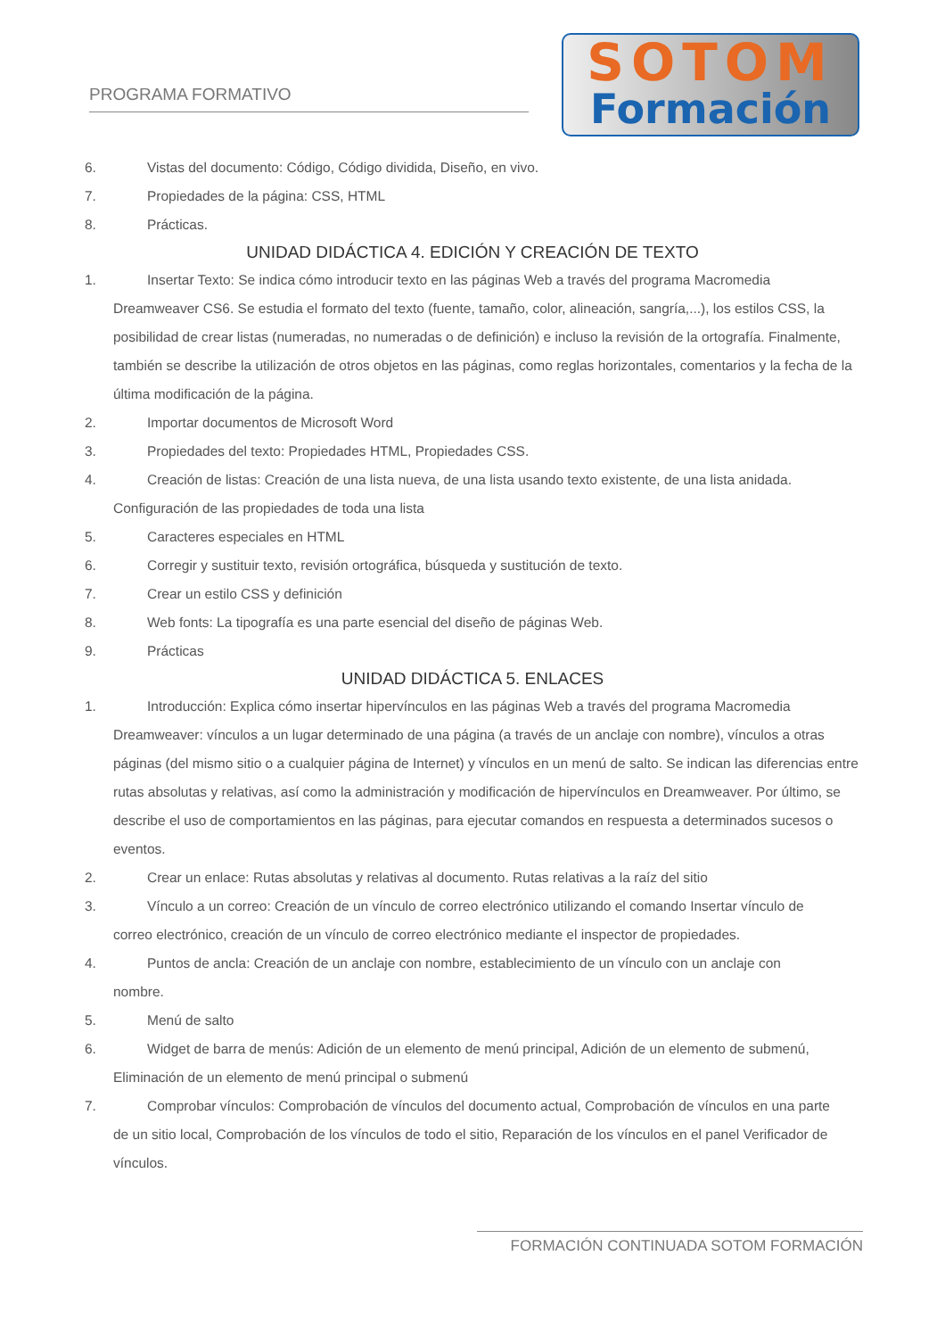PROGRAMA FORMATIVO
SOTOM
Formación
6. Vistas del documento: Código, Código dividida, Diseño, en vivo.
7. Propiedades de la página: CSS, HTML
8. Prácticas.
UNIDAD DIDÁCTICA 4. EDICIÓN Y CREACIÓN DE TEXTO
1. Insertar Texto: Se indica cómo introducir texto en las páginas Web a través del programa Macromedia
Dreamweaver CS6. Se estudia el formato del texto (fuente, tamaño, color, alineación, sangría,...), los estilos CSS, la posibilidad de crear listas (numeradas, no numeradas o de definición) e incluso la revisión de la ortografía. Finalmente, también se describe la utilización de otros objetos en las páginas, como reglas horizontales, comentarios y la fecha de la última modificación de la página.
2. Importar documentos de Microsoft Word
3. Propiedades del texto: Propiedades HTML, Propiedades CSS.
4. Creación de listas: Creación de una lista nueva, de una lista usando texto existente, de una lista anidada.
Configuración de las propiedades de toda una lista
5. Caracteres especiales en HTML
6. Corregir y sustituir texto, revisión ortográfica, búsqueda y sustitución de texto.
7. Crear un estilo CSS y definición
8. Web fonts: La tipografía es una parte esencial del diseño de páginas Web.
9. Prácticas
UNIDAD DIDÁCTICA 5. ENLACES
1. Introducción: Explica cómo insertar hipervínculos en las páginas Web a través del programa Macromedia
Dreamweaver: vínculos a un lugar determinado de una página (a través de un anclaje con nombre), vínculos a otras páginas (del mismo sitio o a cualquier página de Internet) y vínculos en un menú de salto. Se indican las diferencias entre rutas absolutas y relativas, así como la administración y modificación de hipervínculos en Dreamweaver. Por último, se describe el uso de comportamientos en las páginas, para ejecutar comandos en respuesta a determinados sucesos o eventos.
2. Crear un enlace: Rutas absolutas y relativas al documento. Rutas relativas a la raíz del sitio
3. Vínculo a un correo: Creación de un vínculo de correo electrónico utilizando el comando Insertar vínculo de
correo electrónico, creación de un vínculo de correo electrónico mediante el inspector de propiedades.
4. Puntos de ancla: Creación de un anclaje con nombre, establecimiento de un vínculo con un anclaje con
nombre.
5. Menú de salto
6. Widget de barra de menús: Adición de un elemento de menú principal, Adición de un elemento de submenú,
Eliminación de un elemento de menú principal o submenú
7. Comprobar vínculos: Comprobación de vínculos del documento actual, Comprobación de vínculos en una parte
de un sitio local, Comprobación de los vínculos de todo el sitio, Reparación de los vínculos en el panel Verificador de vínculos.
FORMACIÓN CONTINUADA SOTOM FORMACIÓN